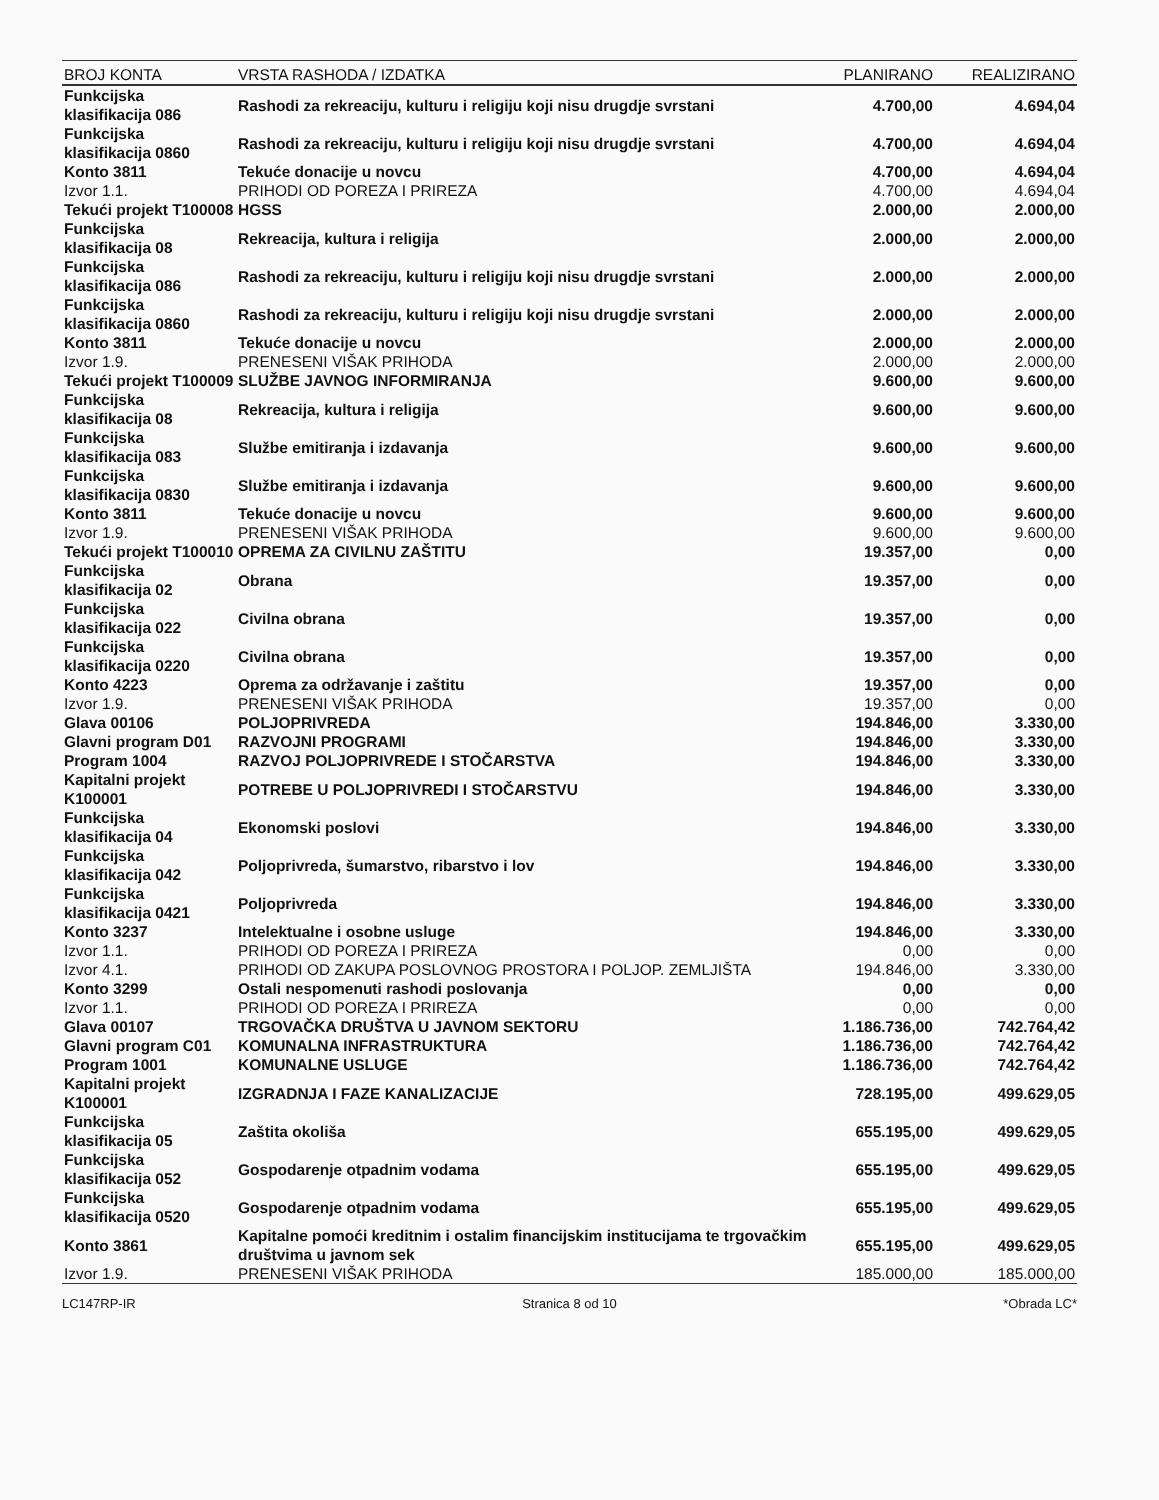| BROJ KONTA | VRSTA RASHODA / IZDATKA | PLANIRANO | REALIZIRANO |
| --- | --- | --- | --- |
| Funkcijska klasifikacija 086 | Rashodi za rekreaciju, kulturu i religiju koji nisu drugdje svrstani | 4.700,00 | 4.694,04 |
| Funkcijska klasifikacija 0860 | Rashodi za rekreaciju, kulturu i religiju koji nisu drugdje svrstani | 4.700,00 | 4.694,04 |
| Konto 3811 | Tekuće donacije u novcu | 4.700,00 | 4.694,04 |
| Izvor 1.1. | PRIHODI OD POREZA I PRIREZA | 4.700,00 | 4.694,04 |
| Tekući projekt T100008 | HGSS | 2.000,00 | 2.000,00 |
| Funkcijska klasifikacija 08 | Rekreacija, kultura i religija | 2.000,00 | 2.000,00 |
| Funkcijska klasifikacija 086 | Rashodi za rekreaciju, kulturu i religiju koji nisu drugdje svrstani | 2.000,00 | 2.000,00 |
| Funkcijska klasifikacija 0860 | Rashodi za rekreaciju, kulturu i religiju koji nisu drugdje svrstani | 2.000,00 | 2.000,00 |
| Konto 3811 | Tekuće donacije u novcu | 2.000,00 | 2.000,00 |
| Izvor 1.9. | PRENESENI VIŠAK PRIHODA | 2.000,00 | 2.000,00 |
| Tekući projekt T100009 | SLUŽBE JAVNOG INFORMIRANJA | 9.600,00 | 9.600,00 |
| Funkcijska klasifikacija 08 | Rekreacija, kultura i religija | 9.600,00 | 9.600,00 |
| Funkcijska klasifikacija 083 | Službe emitiranja i izdavanja | 9.600,00 | 9.600,00 |
| Funkcijska klasifikacija 0830 | Službe emitiranja i izdavanja | 9.600,00 | 9.600,00 |
| Konto 3811 | Tekuće donacije u novcu | 9.600,00 | 9.600,00 |
| Izvor 1.9. | PRENESENI VIŠAK PRIHODA | 9.600,00 | 9.600,00 |
| Tekući projekt T100010 | OPREMA ZA CIVILNU ZAŠTITU | 19.357,00 | 0,00 |
| Funkcijska klasifikacija 02 | Obrana | 19.357,00 | 0,00 |
| Funkcijska klasifikacija 022 | Civilna obrana | 19.357,00 | 0,00 |
| Funkcijska klasifikacija 0220 | Civilna obrana | 19.357,00 | 0,00 |
| Konto 4223 | Oprema za održavanje i zaštitu | 19.357,00 | 0,00 |
| Izvor 1.9. | PRENESENI VIŠAK PRIHODA | 19.357,00 | 0,00 |
| Glava 00106 | POLJOPRIVREDA | 194.846,00 | 3.330,00 |
| Glavni program D01 | RAZVOJNI PROGRAMI | 194.846,00 | 3.330,00 |
| Program 1004 | RAZVOJ POLJOPRIVREDE I STOČARSTVA | 194.846,00 | 3.330,00 |
| Kapitalni projekt K100001 | POTREBE U POLJOPRIVREDI I STOČARSTVU | 194.846,00 | 3.330,00 |
| Funkcijska klasifikacija 04 | Ekonomski poslovi | 194.846,00 | 3.330,00 |
| Funkcijska klasifikacija 042 | Poljoprivreda, šumarstvo, ribarstvo i lov | 194.846,00 | 3.330,00 |
| Funkcijska klasifikacija 0421 | Poljoprivreda | 194.846,00 | 3.330,00 |
| Konto 3237 | Intelektualne i osobne usluge | 194.846,00 | 3.330,00 |
| Izvor 1.1. | PRIHODI OD POREZA I PRIREZA | 0,00 | 0,00 |
| Izvor 4.1. | PRIHODI OD ZAKUPA POSLOVNOG PROSTORA I POLJOP. ZEMLJIŠTA | 194.846,00 | 3.330,00 |
| Konto 3299 | Ostali nespomenuti rashodi poslovanja | 0,00 | 0,00 |
| Izvor 1.1. | PRIHODI OD POREZA I PRIREZA | 0,00 | 0,00 |
| Glava 00107 | TRGOVAČKA DRUŠTVA U JAVNOM SEKTORU | 1.186.736,00 | 742.764,42 |
| Glavni program C01 | KOMUNALNA INFRASTRUKTURA | 1.186.736,00 | 742.764,42 |
| Program 1001 | KOMUNALNE USLUGE | 1.186.736,00 | 742.764,42 |
| Kapitalni projekt K100001 | IZGRADNJA I FAZE KANALIZACIJE | 728.195,00 | 499.629,05 |
| Funkcijska klasifikacija 05 | Zaštita okoliša | 655.195,00 | 499.629,05 |
| Funkcijska klasifikacija 052 | Gospodarenje otpadnim vodama | 655.195,00 | 499.629,05 |
| Funkcijska klasifikacija 0520 | Gospodarenje otpadnim vodama | 655.195,00 | 499.629,05 |
| Konto 3861 | Kapitalne pomoći kreditnim i ostalim financijskim institucijama te trgovačkim društvima u javnom sek | 655.195,00 | 499.629,05 |
| Izvor 1.9. | PRENESENI VIŠAK PRIHODA | 185.000,00 | 185.000,00 |
LC147RP-IR Stranica 8 od 10 *Obrada LC*